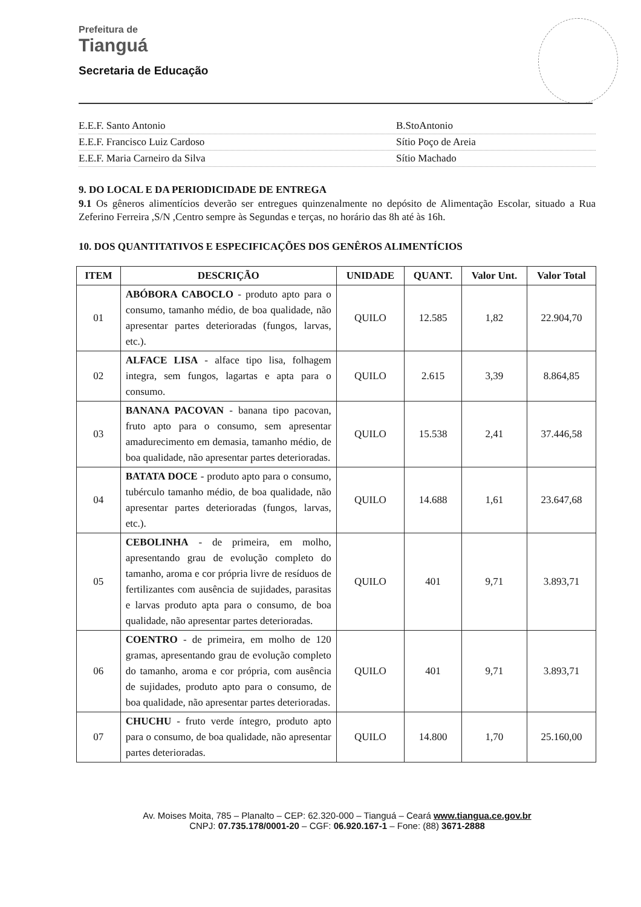Prefeitura de
Tianguá
Secretaria de Educação
E.E.F. Santo Antonio B.StoAntonio
E.E.F. Francisco Luiz Cardoso Sítio Poço de Areia
E.E.F. Maria Carneiro da Silva Sítio Machado
9. DO LOCAL E DA PERIODICIDADE DE ENTREGA
9.1 Os gêneros alimentícios deverão ser entregues quinzenalmente no depósito de Alimentação Escolar, situado a Rua Zeferino Ferreira ,S/N ,Centro sempre às Segundas e terças, no horário das 8h até às 16h.
10. DOS QUANTITATIVOS E ESPECIFICAÇÕES DOS GENÊROS ALIMENTÍCIOS
| ITEM | DESCRIÇÃO | UNIDADE | QUANT. | Valor Unt. | Valor Total |
| --- | --- | --- | --- | --- | --- |
| 01 | ABÓBORA CABOCLO - produto apto para o consumo, tamanho médio, de boa qualidade, não apresentar partes deterioradas (fungos, larvas, etc.). | QUILO | 12.585 | 1,82 | 22.904,70 |
| 02 | ALFACE LISA - alface tipo lisa, folhagem integra, sem fungos, lagartas e apta para o consumo. | QUILO | 2.615 | 3,39 | 8.864,85 |
| 03 | BANANA PACOVAN - banana tipo pacovan, fruto apto para o consumo, sem apresentar amadurecimento em demasia, tamanho médio, de boa qualidade, não apresentar partes deterioradas. | QUILO | 15.538 | 2,41 | 37.446,58 |
| 04 | BATATA DOCE - produto apto para o consumo, tubérculo tamanho médio, de boa qualidade, não apresentar partes deterioradas (fungos, larvas, etc.). | QUILO | 14.688 | 1,61 | 23.647,68 |
| 05 | CEBOLINHA - de primeira, em molho, apresentando grau de evolução completo do tamanho, aroma e cor própria livre de resíduos de fertilizantes com ausência de sujidades, parasitas e larvas produto apta para o consumo, de boa qualidade, não apresentar partes deterioradas. | QUILO | 401 | 9,71 | 3.893,71 |
| 06 | COENTRO - de primeira, em molho de 120 gramas, apresentando grau de evolução completo do tamanho, aroma e cor própria, com ausência de sujidades, produto apto para o consumo, de boa qualidade, não apresentar partes deterioradas. | QUILO | 401 | 9,71 | 3.893,71 |
| 07 | CHUCHU - fruto verde íntegro, produto apto para o consumo, de boa qualidade, não apresentar partes deterioradas. | QUILO | 14.800 | 1,70 | 25.160,00 |
Av. Moises Moita, 785 – Planalto – CEP: 62.320-000 – Tianguá – Ceará www.tiangua.ce.gov.br
CNPJ: 07.735.178/0001-20 – CGF: 06.920.167-1 – Fone: (88) 3671-2888